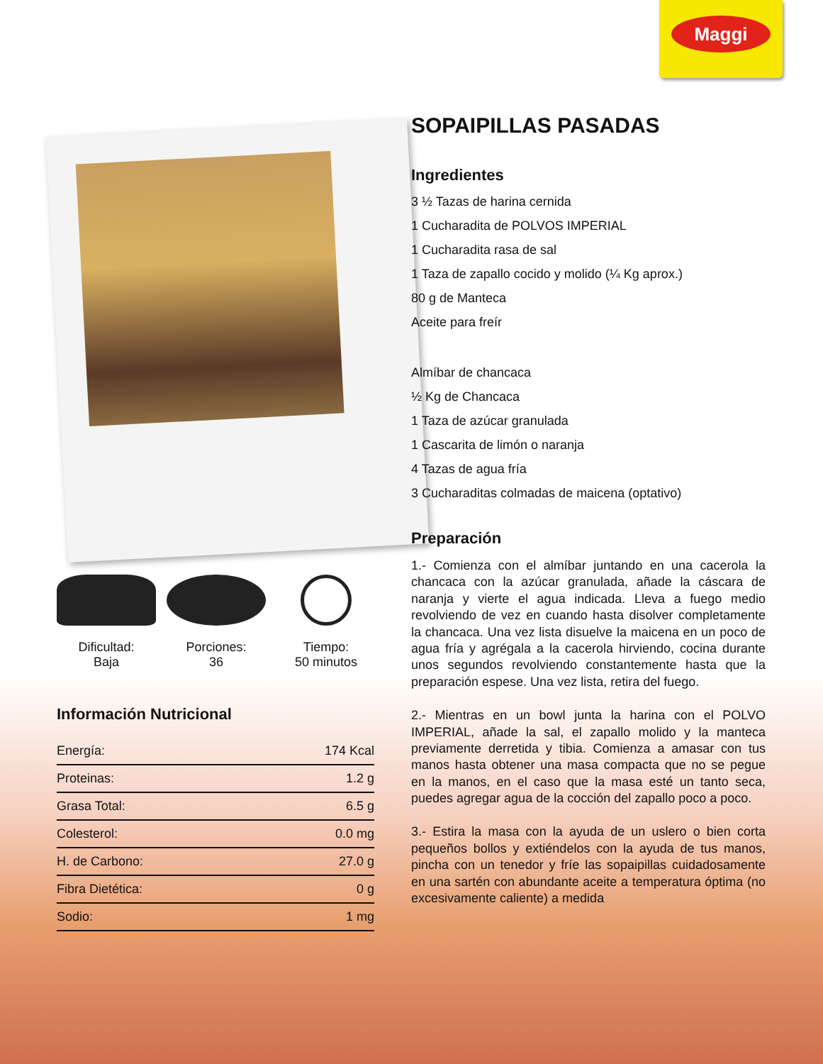Maggi
Dificultad:
Baja
Porciones:
36
Tiempo:
50 minutos
Información Nutricional
| Energía: | 174 Kcal |
| Proteinas: | 1.2 g |
| Grasa Total: | 6.5 g |
| Colesterol: | 0.0 mg |
| H. de Carbono: | 27.0 g |
| Fibra Dietética: | 0 g |
| Sodio: | 1 mg |
SOPAIPILLAS PASADAS
Ingredientes
3 ½ Tazas de harina cernida
1 Cucharadita de POLVOS IMPERIAL
1 Cucharadita rasa de sal
1 Taza de zapallo cocido y molido (¼ Kg aprox.)
80 g de Manteca
Aceite para freír
Almíbar de chancaca
½ Kg de Chancaca
1 Taza de azúcar granulada
1 Cascarita de limón o naranja
4 Tazas de agua fría
3 Cucharaditas colmadas de maicena (optativo)
Preparación
1.- Comienza con el almíbar juntando en una cacerola la chancaca con la azúcar granulada, añade la cáscara de naranja y vierte el agua indicada. Lleva a fuego medio revolviendo de vez en cuando hasta disolver completamente la chancaca. Una vez lista disuelve la maicena en un poco de agua fría y agrégala a la cacerola hirviendo, cocina durante unos segundos revolviendo constantemente hasta que la preparación espese. Una vez lista, retira del fuego.
2.- Mientras en un bowl junta la harina con el POLVO IMPERIAL, añade la sal, el zapallo molido y la manteca previamente derretida y tibia. Comienza a amasar con tus manos hasta obtener una masa compacta que no se pegue en la manos, en el caso que la masa esté un tanto seca, puedes agregar agua de la cocción del zapallo poco a poco.
3.- Estira la masa con la ayuda de un uslero o bien corta pequeños bollos y extiéndelos con la ayuda de tus manos, pincha con un tenedor y fríe las sopaipillas cuidadosamente en una sartén con abundante aceite a temperatura óptima (no excesivamente caliente) a medida